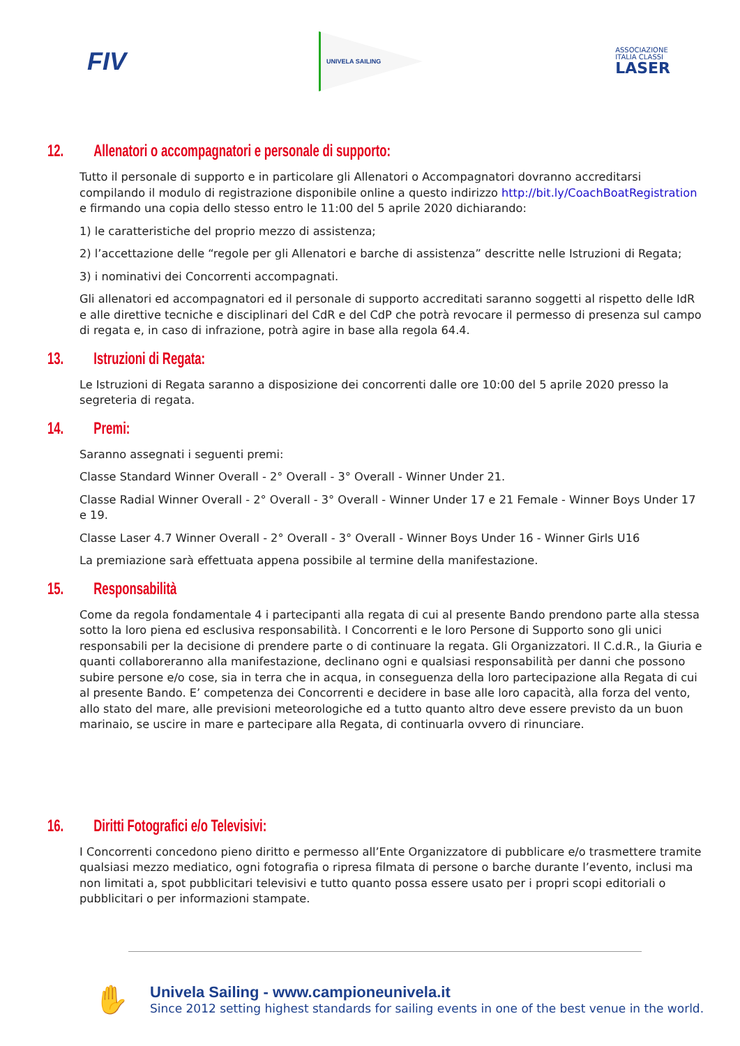FIV
UNIVELA SAILING
ASSOCIAZIONE
ITALIA CLASSI
LASER
12. Allenatori o accompagnatori e personale di supporto:
Tutto il personale di supporto e in particolare gli Allenatori o Accompagnatori dovranno accreditarsi compilando il modulo di registrazione disponibile online a questo indirizzo http://bit.ly/CoachBoatRegistration e firmando una copia dello stesso entro le 11:00 del 5 aprile 2020 dichiarando:
1) le caratteristiche del proprio mezzo di assistenza;
2) l’accettazione delle “regole per gli Allenatori e barche di assistenza” descritte nelle Istruzioni di Regata;
3) i nominativi dei Concorrenti accompagnati.
Gli allenatori ed accompagnatori ed il personale di supporto accreditati saranno soggetti al rispetto delle IdR e alle direttive tecniche e disciplinari del CdR e del CdP che potrà revocare il permesso di presenza sul campo di regata e, in caso di infrazione, potrà agire in base alla regola 64.4.
13. Istruzioni di Regata:
Le Istruzioni di Regata saranno a disposizione dei concorrenti dalle ore 10:00 del 5 aprile 2020 presso la segreteria di regata.
14. Premi:
Saranno assegnati i seguenti premi:
Classe Standard Winner Overall - 2° Overall - 3° Overall - Winner Under 21.
Classe Radial Winner Overall - 2° Overall - 3° Overall - Winner Under 17 e 21 Female - Winner Boys Under 17 e 19.
Classe Laser 4.7 Winner Overall - 2° Overall - 3° Overall - Winner Boys Under 16 - Winner Girls U16
La premiazione sarà effettuata appena possibile al termine della manifestazione.
15. Responsabilità
Come da regola fondamentale 4 i partecipanti alla regata di cui al presente Bando prendono parte alla stessa sotto la loro piena ed esclusiva responsabilità. I Concorrenti e le loro Persone di Supporto sono gli unici responsabili per la decisione di prendere parte o di continuare la regata. Gli Organizzatori. Il C.d.R., la Giuria e quanti collaboreranno alla manifestazione, declinano ogni e qualsiasi responsabilità per danni che possono subire persone e/o cose, sia in terra che in acqua, in conseguenza della loro partecipazione alla Regata di cui al presente Bando. E’ competenza dei Concorrenti e decidere in base alle loro capacità, alla forza del vento, allo stato del mare, alle previsioni meteorologiche ed a tutto quanto altro deve essere previsto da un buon marinaio, se uscire in mare e partecipare alla Regata, di continuarla ovvero di rinunciare.
16. Diritti Fotografici e/o Televisivi:
I Concorrenti concedono pieno diritto e permesso all’Ente Organizzatore di pubblicare e/o trasmettere tramite qualsiasi mezzo mediatico, ogni fotografia o ripresa filmata di persone o barche durante l’evento, inclusi ma non limitati a, spot pubblicitari televisivi e tutto quanto possa essere usato per i propri scopi editoriali o pubblicitari o per informazioni stampate.
✋
Univela Sailing - www.campioneunivela.it
Since 2012 setting highest standards for sailing events in one of the best venue in the world.